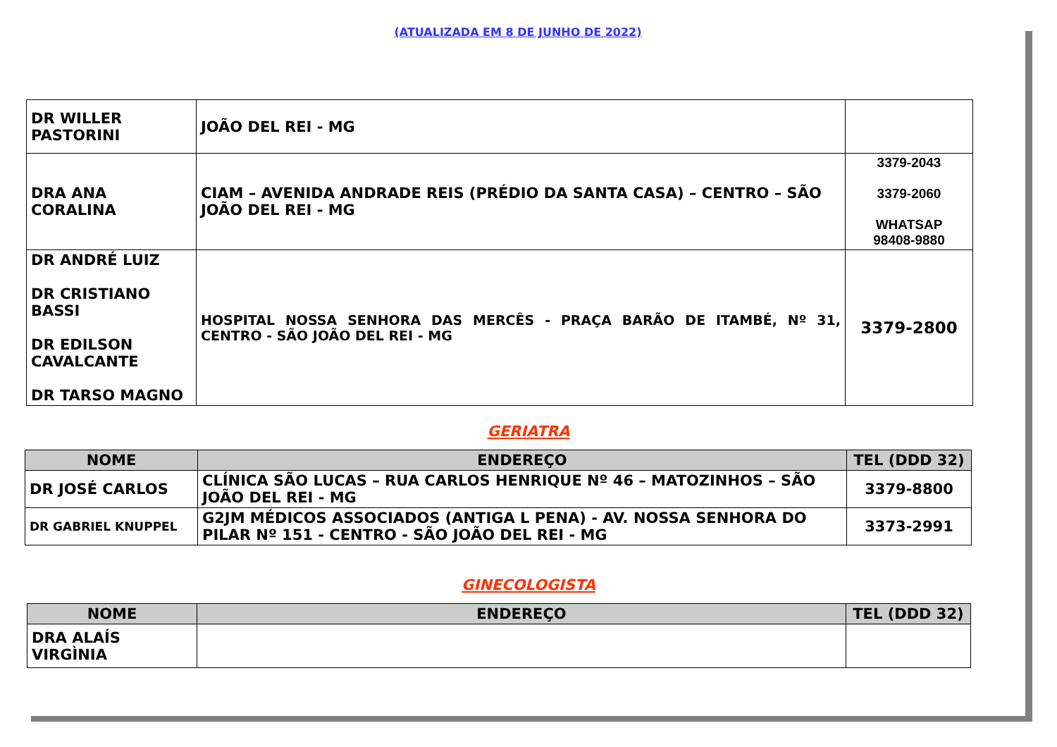(ATUALIZADA EM 8 DE JUNHO DE 2022)
| DR WILLER PASTORINI | JOÃO DEL REI - MG | |
| DRA ANA CORALINA | CIAM – AVENIDA ANDRADE REIS (PRÉDIO DA SANTA CASA) – CENTRO – SÃO JOÃO DEL REI - MG | 3379-2043 3379-2060 WHATSAP 98408-9880 |
| DR ANDRÉ LUIZ DR CRISTIANO BASSI DR EDILSON CAVALCANTE DR TARSO MAGNO | HOSPITAL NOSSA SENHORA DAS MERCÊS - PRAÇA BARÃO DE ITAMBÉ, Nº 31, CENTRO - SÃO JOÃO DEL REI - MG | 3379-2800 |
GERIATRA
| NOME | ENDEREÇO | TEL (DDD 32) |
| --- | --- | --- |
| DR JOSÉ CARLOS | CLÍNICA SÃO LUCAS – RUA CARLOS HENRIQUE Nº 46 – MATOZINHOS – SÃO JOÃO DEL REI - MG | 3379-8800 |
| DR GABRIEL KNUPPEL | G2JM MÉDICOS ASSOCIADOS (ANTIGA L PENA) - AV. NOSSA SENHORA DO PILAR Nº 151 - CENTRO - SÃO JOÃO DEL REI - MG | 3373-2991 |
GINECOLOGISTA
| NOME | ENDEREÇO | TEL (DDD 32) |
| --- | --- | --- |
| DRA ALAÍS VIRGÌNIA | | |